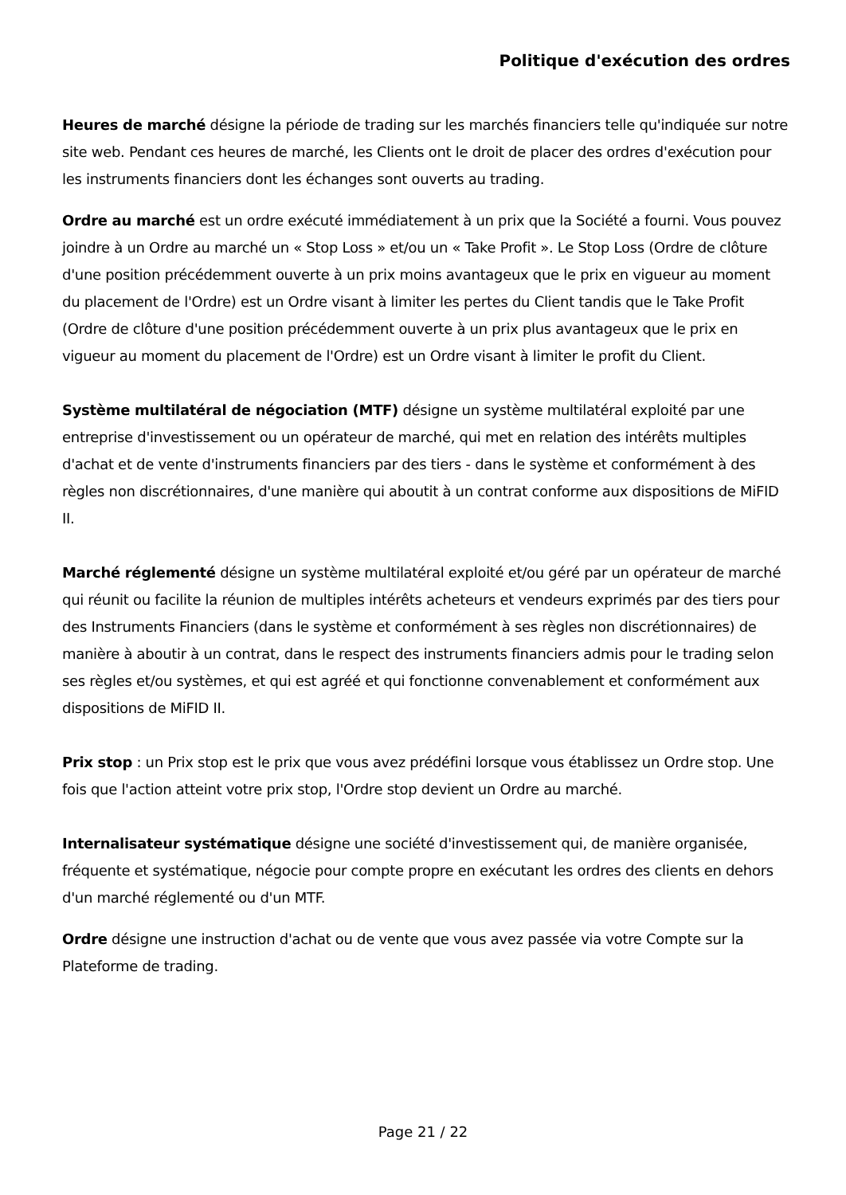Politique d'exécution des ordres
Heures de marché désigne la période de trading sur les marchés financiers telle qu'indiquée sur notre site web. Pendant ces heures de marché, les Clients ont le droit de placer des ordres d'exécution pour les instruments financiers dont les échanges sont ouverts au trading.
Ordre au marché est un ordre exécuté immédiatement à un prix que la Société a fourni. Vous pouvez joindre à un Ordre au marché un « Stop Loss » et/ou un « Take Profit ». Le Stop Loss (Ordre de clôture d'une position précédemment ouverte à un prix moins avantageux que le prix en vigueur au moment du placement de l'Ordre) est un Ordre visant à limiter les pertes du Client tandis que le Take Profit (Ordre de clôture d'une position précédemment ouverte à un prix plus avantageux que le prix en vigueur au moment du placement de l'Ordre) est un Ordre visant à limiter le profit du Client.
Système multilatéral de négociation (MTF) désigne un système multilatéral exploité par une entreprise d'investissement ou un opérateur de marché, qui met en relation des intérêts multiples d'achat et de vente d'instruments financiers par des tiers - dans le système et conformément à des règles non discrétionnaires, d'une manière qui aboutit à un contrat conforme aux dispositions de MiFID II.
Marché réglementé désigne un système multilatéral exploité et/ou géré par un opérateur de marché qui réunit ou facilite la réunion de multiples intérêts acheteurs et vendeurs exprimés par des tiers pour des Instruments Financiers (dans le système et conformément à ses règles non discrétionnaires) de manière à aboutir à un contrat, dans le respect des instruments financiers admis pour le trading selon ses règles et/ou systèmes, et qui est agréé et qui fonctionne convenablement et conformément aux dispositions de MiFID II.
Prix stop : un Prix stop est le prix que vous avez prédéfini lorsque vous établissez un Ordre stop. Une fois que l'action atteint votre prix stop, l'Ordre stop devient un Ordre au marché.
Internalisateur systématique désigne une société d'investissement qui, de manière organisée, fréquente et systématique, négocie pour compte propre en exécutant les ordres des clients en dehors d'un marché réglementé ou d'un MTF.
Ordre désigne une instruction d'achat ou de vente que vous avez passée via votre Compte sur la Plateforme de trading.
Page 21 / 22